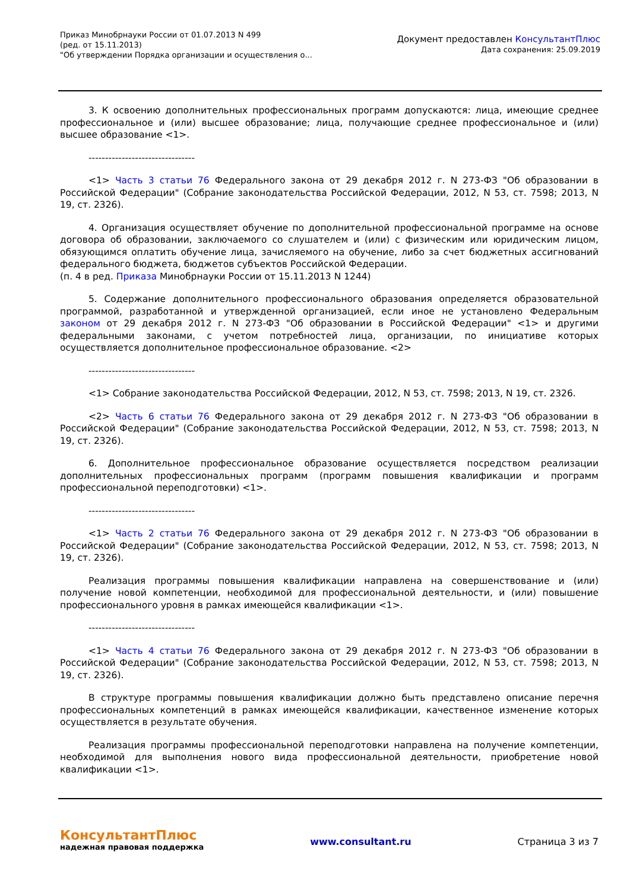Приказ Минобрнауки России от 01.07.2013 N 499
(ред. от 15.11.2013)
"Об утверждении Порядка организации и осуществления о...
Документ предоставлен КонсультантПлюс
Дата сохранения: 25.09.2019
3. К освоению дополнительных профессиональных программ допускаются: лица, имеющие среднее профессиональное и (или) высшее образование; лица, получающие среднее профессиональное и (или) высшее образование <1>.
--------------------------------
<1> Часть 3 статьи 76 Федерального закона от 29 декабря 2012 г. N 273-ФЗ "Об образовании в Российской Федерации" (Собрание законодательства Российской Федерации, 2012, N 53, ст. 7598; 2013, N 19, ст. 2326).
4. Организация осуществляет обучение по дополнительной профессиональной программе на основе договора об образовании, заключаемого со слушателем и (или) с физическим или юридическим лицом, обязующимся оплатить обучение лица, зачисляемого на обучение, либо за счет бюджетных ассигнований федерального бюджета, бюджетов субъектов Российской Федерации.
(п. 4 в ред. Приказа Минобрнауки России от 15.11.2013 N 1244)
5. Содержание дополнительного профессионального образования определяется образовательной программой, разработанной и утвержденной организацией, если иное не установлено Федеральным законом от 29 декабря 2012 г. N 273-ФЗ "Об образовании в Российской Федерации" <1> и другими федеральными законами, с учетом потребностей лица, организации, по инициативе которых осуществляется дополнительное профессиональное образование. <2>
--------------------------------
<1> Собрание законодательства Российской Федерации, 2012, N 53, ст. 7598; 2013, N 19, ст. 2326.
<2> Часть 6 статьи 76 Федерального закона от 29 декабря 2012 г. N 273-ФЗ "Об образовании в Российской Федерации" (Собрание законодательства Российской Федерации, 2012, N 53, ст. 7598; 2013, N 19, ст. 2326).
6. Дополнительное профессиональное образование осуществляется посредством реализации дополнительных профессиональных программ (программ повышения квалификации и программ профессиональной переподготовки) <1>.
--------------------------------
<1> Часть 2 статьи 76 Федерального закона от 29 декабря 2012 г. N 273-ФЗ "Об образовании в Российской Федерации" (Собрание законодательства Российской Федерации, 2012, N 53, ст. 7598; 2013, N 19, ст. 2326).
Реализация программы повышения квалификации направлена на совершенствование и (или) получение новой компетенции, необходимой для профессиональной деятельности, и (или) повышение профессионального уровня в рамках имеющейся квалификации <1>.
--------------------------------
<1> Часть 4 статьи 76 Федерального закона от 29 декабря 2012 г. N 273-ФЗ "Об образовании в Российской Федерации" (Собрание законодательства Российской Федерации, 2012, N 53, ст. 7598; 2013, N 19, ст. 2326).
В структуре программы повышения квалификации должно быть представлено описание перечня профессиональных компетенций в рамках имеющейся квалификации, качественное изменение которых осуществляется в результате обучения.
Реализация программы профессиональной переподготовки направлена на получение компетенции, необходимой для выполнения нового вида профессиональной деятельности, приобретение новой квалификации <1>.
КонсультантПлюс
надежная правовая поддержка
www.consultant.ru Страница 3 из 7